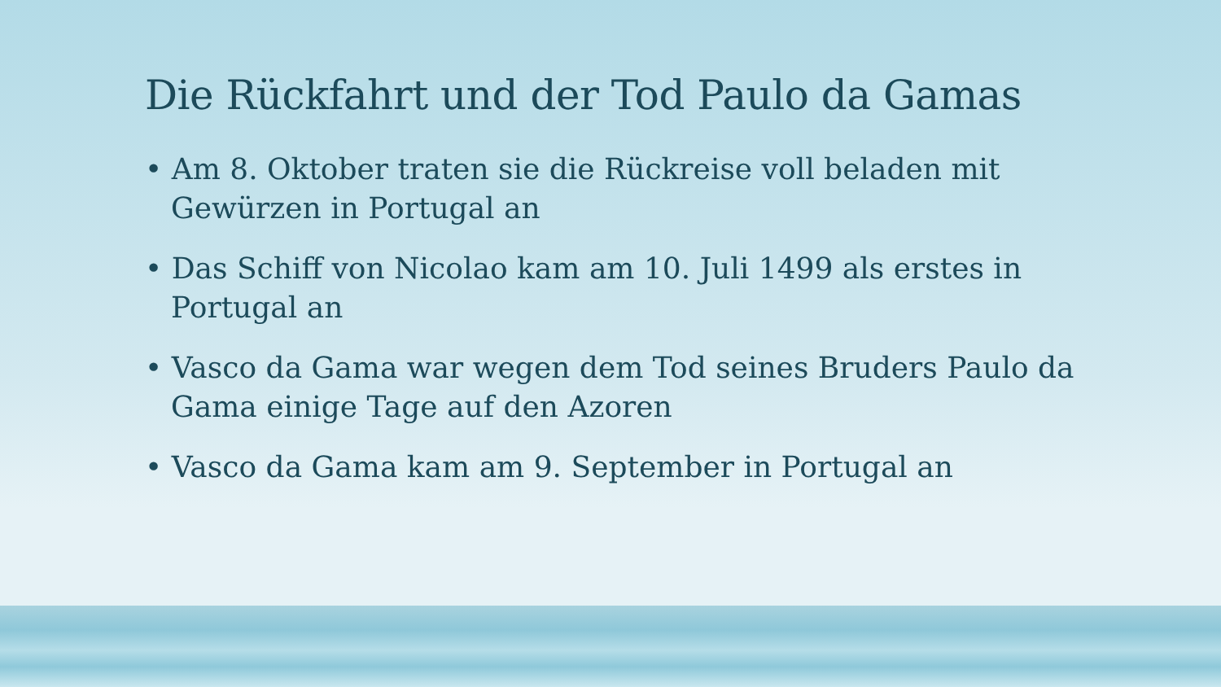Die Rückfahrt und der Tod Paulo da Gamas
• Am 8. Oktober traten sie die Rückreise voll beladen mit Gewürzen in Portugal an
• Das Schiff von Nicolao kam am 10. Juli 1499 als erstes in Portugal an
• Vasco da Gama war wegen dem Tod seines Bruders Paulo da Gama einige Tage auf den Azoren
• Vasco da Gama kam am 9. September in Portugal an